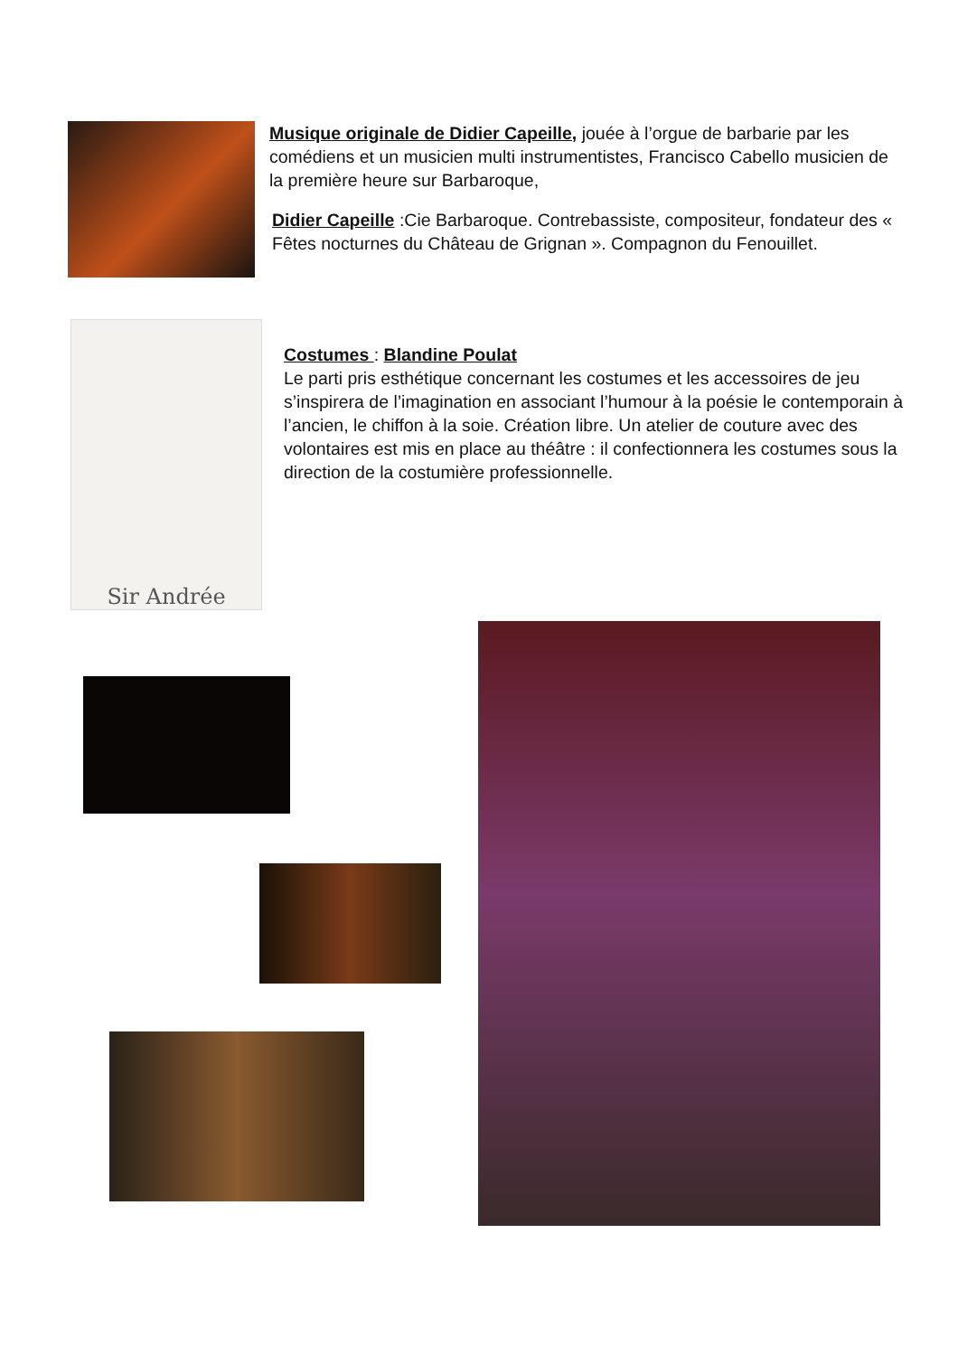Musique originale de Didier Capeille, jouée à l’orgue de barbarie par les comédiens et un musicien multi instrumentistes, Francisco Cabello musicien de la première heure sur Barbaroque,
Didier Capeille :Cie Barbaroque. Contrebassiste, compositeur, fondateur des « Fêtes nocturnes du Château de Grignan ». Compagnon du Fenouillet.
Sir Andrée
Costumes : Blandine Poulat
Le parti pris esthétique concernant les costumes et les accessoires de jeu s’inspirera de l’imagination en associant l’humour à la poésie le contemporain à l’ancien, le chiffon à la soie. Création libre. Un atelier de couture avec des volontaires est mis en place au théâtre : il confectionnera les costumes sous la direction de la costumière professionnelle.